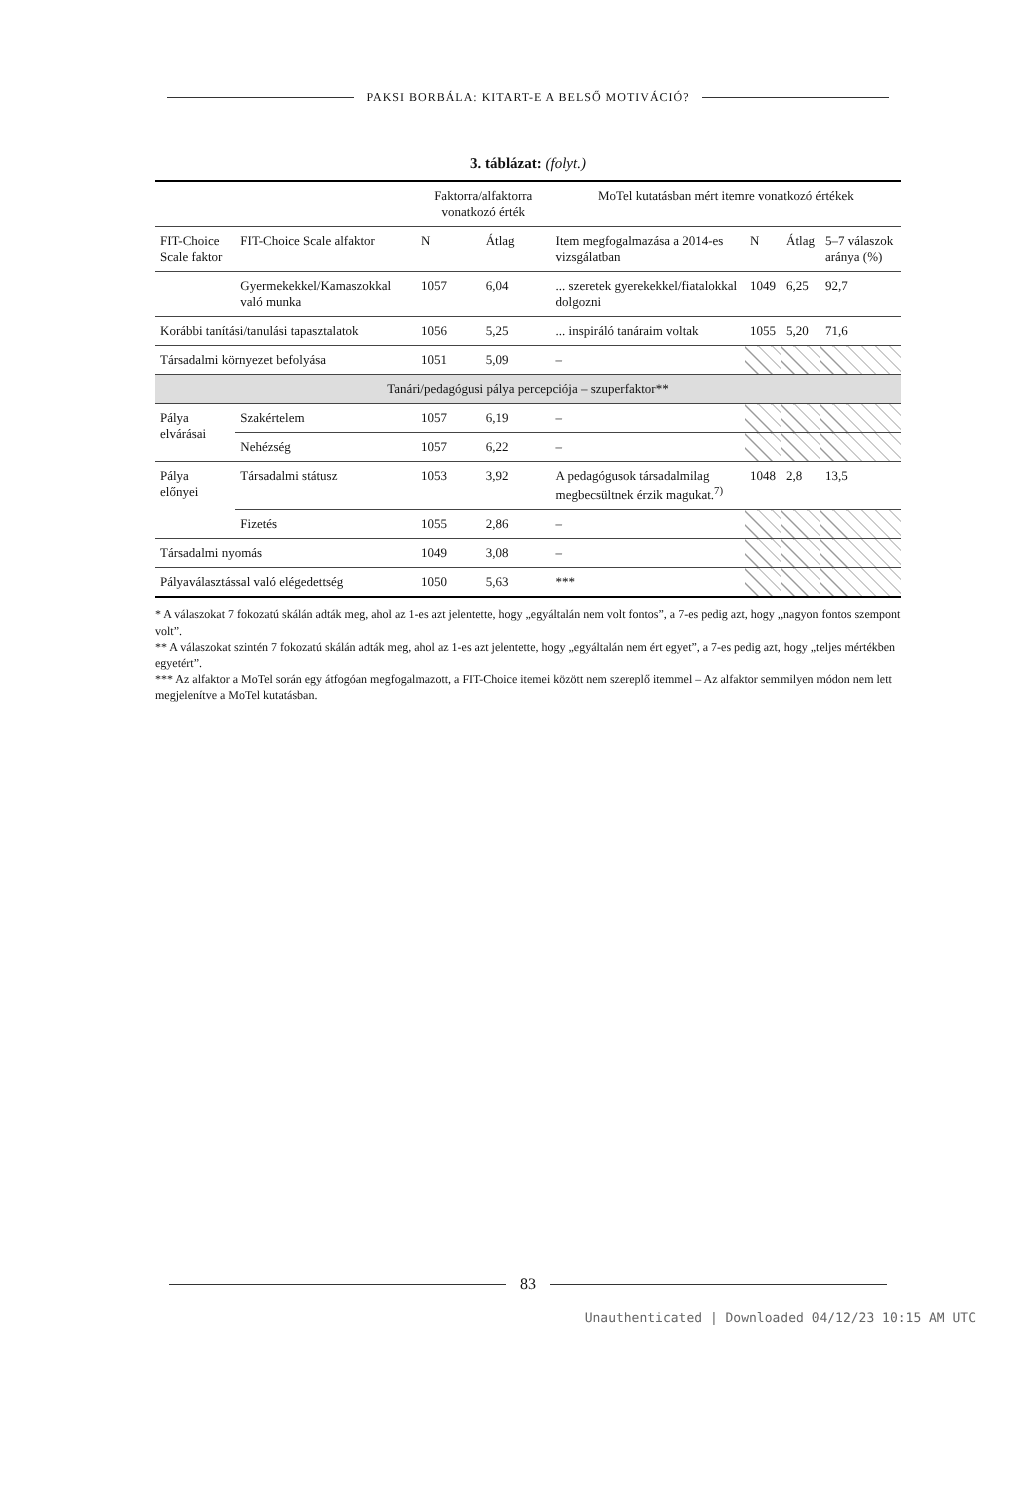PAKSI BORBÁLA: KITART-E A BELSŐ MOTIVÁCIÓ?
3. táblázat: (folyt.)
| | | Faktorra/alfaktorra vonatkozó érték | | MoTel kutatásban mért itemre vonatkozó értékek | | | |
| --- | --- | --- | --- | --- | --- | --- | --- |
| FIT-Choice Scale faktor | FIT-Choice Scale alfaktor | N | Átlag | Item megfogalmazása a 2014-es vizsgálatban | N | Átlag | 5–7 válaszok aránya (%) |
| | Gyermekekkel/Kamaszokkal való munka | 1057 | 6,04 | ... szeretek gyerekekkel/fiatalokkal dolgozni | 1049 | 6,25 | 92,7 |
| Korábbi tanítási/tanulási tapasztalatok | | 1056 | 5,25 | ... inspiráló tanáraim voltak | 1055 | 5,20 | 71,6 |
| Társadalmi környezet befolyása | | 1051 | 5,09 | – | | | |
| Tanári/pedagógusi pálya percepciója – szuperfaktor** | | | | | | | |
| Pálya elvárásai | Szakértelem | 1057 | 6,19 | – | | | |
| | Nehézség | 1057 | 6,22 | – | | | |
| Pálya előnyei | Társadalmi státusz | 1053 | 3,92 | A pedagógusok társadalmilag megbecsültnek érzik magukat.<sup>7)</sup> | 1048 | 2,8 | 13,5 |
| | Fizetés | 1055 | 2,86 | – | | | |
| Társadalmi nyomás | | 1049 | 3,08 | – | | | |
| Pályaválasztással való elégedettség | | 1050 | 5,63 | *** | | | |
* A válaszokat 7 fokozatú skálán adták meg, ahol az 1-es azt jelentette, hogy „egyáltalán nem volt fontos”, a 7-es pedig azt, hogy „nagyon fontos szempont volt”.
** A válaszokat szintén 7 fokozatú skálán adták meg, ahol az 1-es azt jelentette, hogy „egyáltalán nem ért egyet”, a 7-es pedig azt, hogy „teljes mértékben egyetért”.
*** Az alfaktor a MoTel során egy átfogóan megfogalmazott, a FIT-Choice itemei között nem szereplő itemmel – Az alfaktor semmilyen módon nem lett megjelenítve a MoTel kutatásban.
83
Unauthenticated | Downloaded 04/12/23 10:15 AM UTC